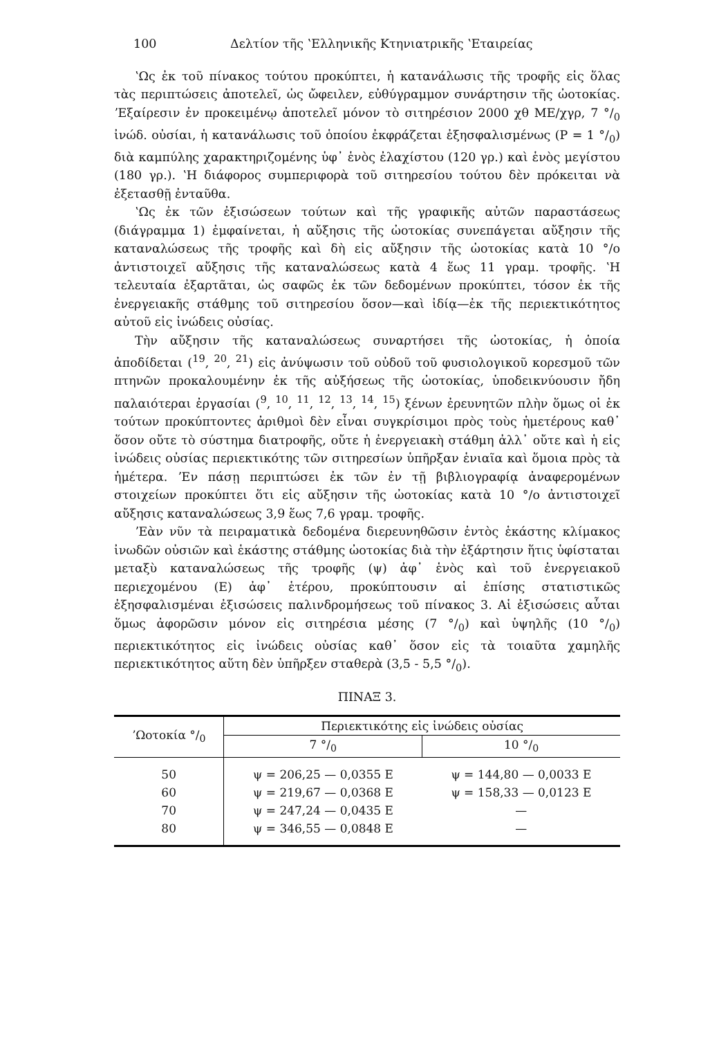100 Δελτίον τῆς ʽΕλληνικῆς Κτηνιατρικῆς ʽΕταιρείας
ʽΩς ἐκ τοῦ πίνακος τούτου προκύπτει, ἡ κατανάλωσις τῆς τροφῆς εἰς ὅλας τὰς περιπτώσεις ἀποτελεῖ, ὡς ὤφειλεν, εὐθύγραμμον συνάρτησιν τῆς ὠοτοκίας. ʼΕξαίρεσιν ἐν προκειμένῳ ἀποτελεῖ μόνον τὸ σιτηρέσιον 2000 χθ ΜΕ/χγρ, 7 °/<sub>0</sub> ἰνώδ. οὐσίαι, ἡ κατανάλωσις τοῦ ὁποίου ἐκφράζεται ἐξησφαλισμένως (P = 1 °/<sub>0</sub>) διὰ καμπύλης χαρακτηριζομένης ὑφ᾽ ἑνὸς ἐλαχίστου (120 γρ.) καὶ ἑνὸς μεγίστου (180 γρ.). ʽΗ διάφορος συμπεριφορὰ τοῦ σιτηρεσίου τούτου δὲν πρόκειται νὰ ἐξετασθῇ ἐνταῦθα.
ʽΩς ἐκ τῶν ἐξισώσεων τούτων καὶ τῆς γραφικῆς αὐτῶν παραστάσεως (διάγραμμα 1) ἐμφαίνεται, ἡ αὔξησις τῆς ὠοτοκίας συνεπάγεται αὔξησιν τῆς καταναλώσεως τῆς τροφῆς καὶ δὴ εἰς αὔξησιν τῆς ὠοτοκίας κατὰ 10 °/o ἀντιστοιχεῖ αὔξησις τῆς καταναλώσεως κατὰ 4 ἕως 11 γραμ. τροφῆς. ʽΗ τελευταία ἐξαρτᾶται, ὡς σαφῶς ἐκ τῶν δεδομένων προκύπτει, τόσον ἐκ τῆς ἐνεργειακῆς στάθμης τοῦ σιτηρεσίου ὅσον—καὶ ἰδίᾳ—ἐκ τῆς περιεκτικότητος αὐτοῦ εἰς ἰνώδεις οὐσίας.
Τὴν αὔξησιν τῆς καταναλώσεως συναρτήσει τῆς ὠοτοκίας, ἡ ὁποία ἀποδίδεται (<sup>19</sup>, <sup>20</sup>, <sup>21</sup>) εἰς ἀνύψωσιν τοῦ οὐδοῦ τοῦ φυσιολογικοῦ κορεσμοῦ τῶν πτηνῶν προκαλουμένην ἐκ τῆς αὐξήσεως τῆς ὠοτοκίας, ὑποδεικνύουσιν ἤδη παλαιότεραι ἐργασίαι (<sup>9</sup>, <sup>10</sup>, <sup>11</sup>, <sup>12</sup>, <sup>13</sup>, <sup>14</sup>, <sup>15</sup>) ξένων ἐρευνητῶν πλὴν ὅμως οἱ ἐκ τούτων προκύπτοντες ἀριθμοὶ δὲν εἶναι συγκρίσιμοι πρὸς τοὺς ἡμετέρους καθ᾽ ὅσον οὔτε τὸ σύστημα διατροφῆς, οὔτε ἡ ἐνεργειακὴ στάθμη ἀλλ᾽ οὔτε καὶ ἡ εἰς ἰνώδεις οὐσίας περιεκτικότης τῶν σιτηρεσίων ὑπῆρξαν ἑνιαῖα καὶ ὅμοια πρὸς τὰ ἡμέτερα. ʼΕν πάσῃ περιπτώσει ἐκ τῶν ἐν τῇ βιβλιογραφίᾳ ἀναφερομένων στοιχείων προκύπτει ὅτι εἰς αὔξησιν τῆς ὠοτοκίας κατὰ 10 °/o ἀντιστοιχεῖ αὔξησις καταναλώσεως 3,9 ἕως 7,6 γραμ. τροφῆς.
ʼΕὰν νῦν τὰ πειραματικὰ δεδομένα διερευνηθῶσιν ἐντὸς ἑκάστης κλίμακος ἰνωδῶν οὐσιῶν καὶ ἑκάστης στάθμης ὠοτοκίας διὰ τὴν ἐξάρτησιν ἥτις ὑφίσταται μεταξὺ καταναλώσεως τῆς τροφῆς (ψ) ἀφ᾽ ἑνὸς καὶ τοῦ ἐνεργειακοῦ περιεχομένου (E) ἀφ᾽ ἑτέρου, προκύπτουσιν αἱ ἐπίσης στατιστικῶς ἐξησφαλισμέναι ἐξισώσεις παλινδρομήσεως τοῦ πίνακος 3. Αἱ ἐξισώσεις αὗται ὅμως ἀφορῶσιν μόνον εἰς σιτηρέσια μέσης (7 °/<sub>0</sub>) καὶ ὑψηλῆς (10 °/<sub>0</sub>) περιεκτικότητος εἰς ἰνώδεις οὐσίας καθ᾽ ὅσον εἰς τὰ τοιαῦτα χαμηλῆς περιεκτικότητος αὕτη δὲν ὑπῆρξεν σταθερὰ (3,5 - 5,5 °/<sub>0</sub>).
ΠΙΝΑΞ 3.
| ʼΩοτοκία °/<sub>0</sub> | Περιεκτικότης εἰς ἰνώδεις οὐσίας | |
| --- | --- | --- |
| | 7 °/<sub>0</sub> | 10 °/<sub>0</sub> |
| 50 | ψ = 206,25 — 0,0355 E | ψ = 144,80 — 0,0033 E |
| 60 | ψ = 219,67 — 0,0368 E | ψ = 158,33 — 0,0123 E |
| 70 | ψ = 247,24 — 0,0435 E | — |
| 80 | ψ = 346,55 — 0,0848 E | — |